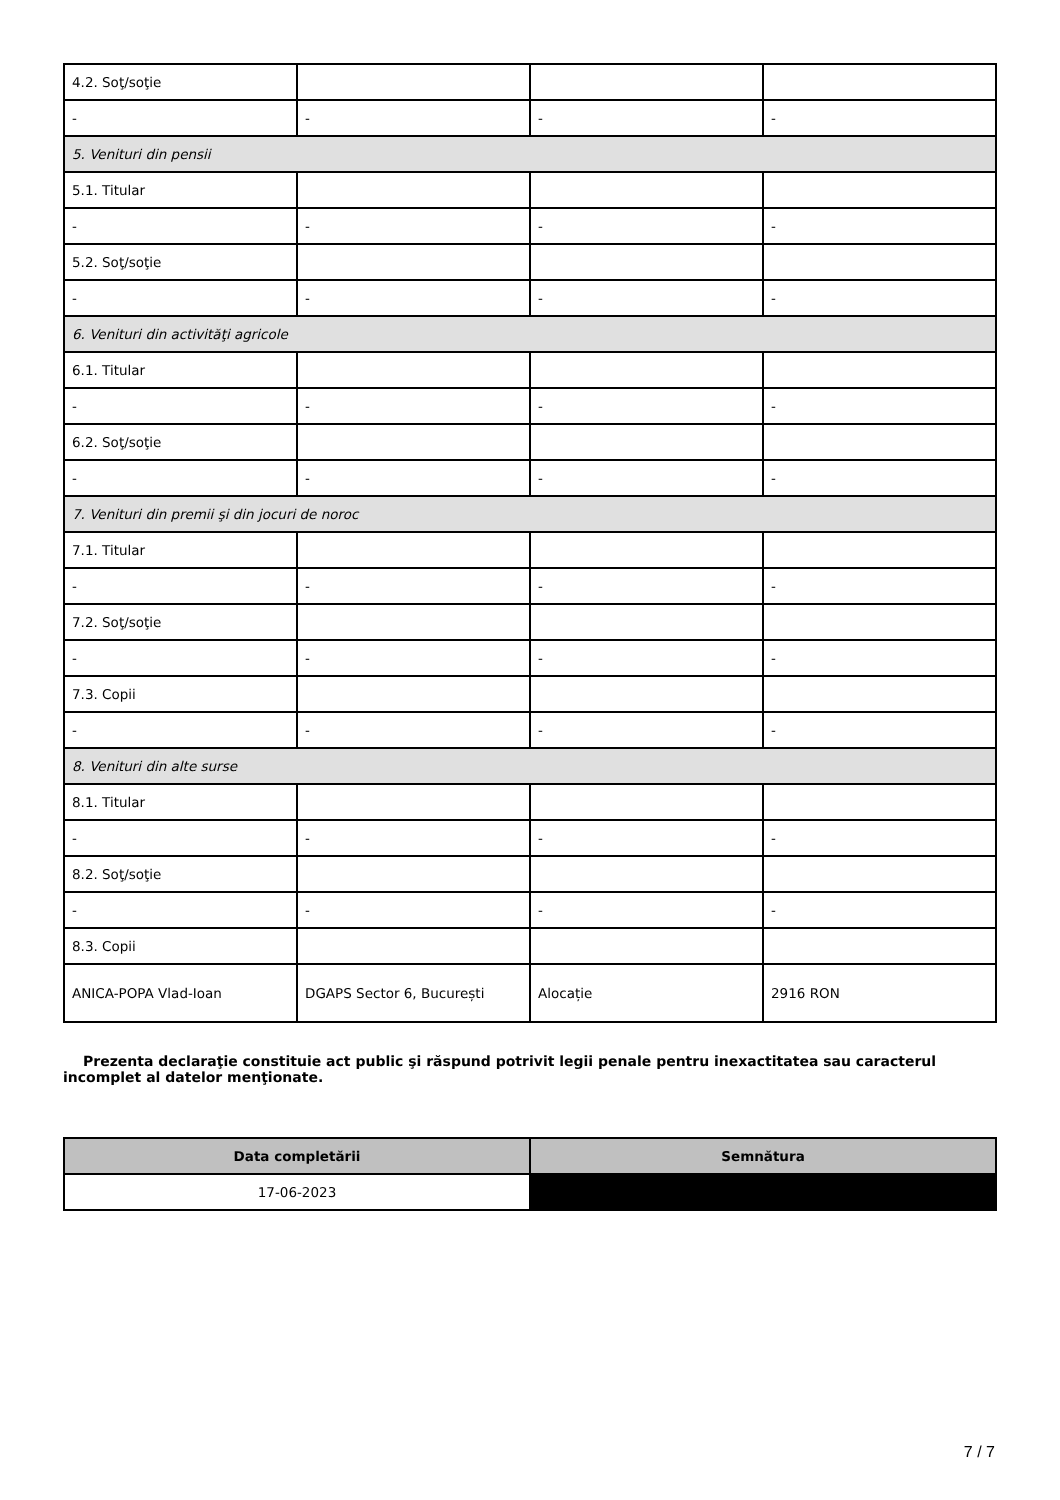| 4.2. Soţ/soţie | | | |
| - | - | - | - |
| 5. Venituri din pensii | | | |
| 5.1. Titular | | | |
| - | - | - | - |
| 5.2. Soţ/soţie | | | |
| - | - | - | - |
| 6. Venituri din activităţi agricole | | | |
| 6.1. Titular | | | |
| - | - | - | - |
| 6.2. Soţ/soţie | | | |
| - | - | - | - |
| 7. Venituri din premii şi din jocuri de noroc | | | |
| 7.1. Titular | | | |
| - | - | - | - |
| 7.2. Soţ/soţie | | | |
| - | - | - | - |
| 7.3. Copii | | | |
| - | - | - | - |
| 8. Venituri din alte surse | | | |
| 8.1. Titular | | | |
| - | - | - | - |
| 8.2. Soţ/soţie | | | |
| - | - | - | - |
| 8.3. Copii | | | |
| ANICA-POPA Vlad-Ioan | DGAPS Sector 6, București | Alocație | 2916 RON |
Prezenta declaraţie constituie act public şi răspund potrivit legii penale pentru inexactitatea sau caracterul incomplet al datelor menţionate.
| Data completării | Semnătura |
| --- | --- |
| 17-06-2023 | |
7 / 7